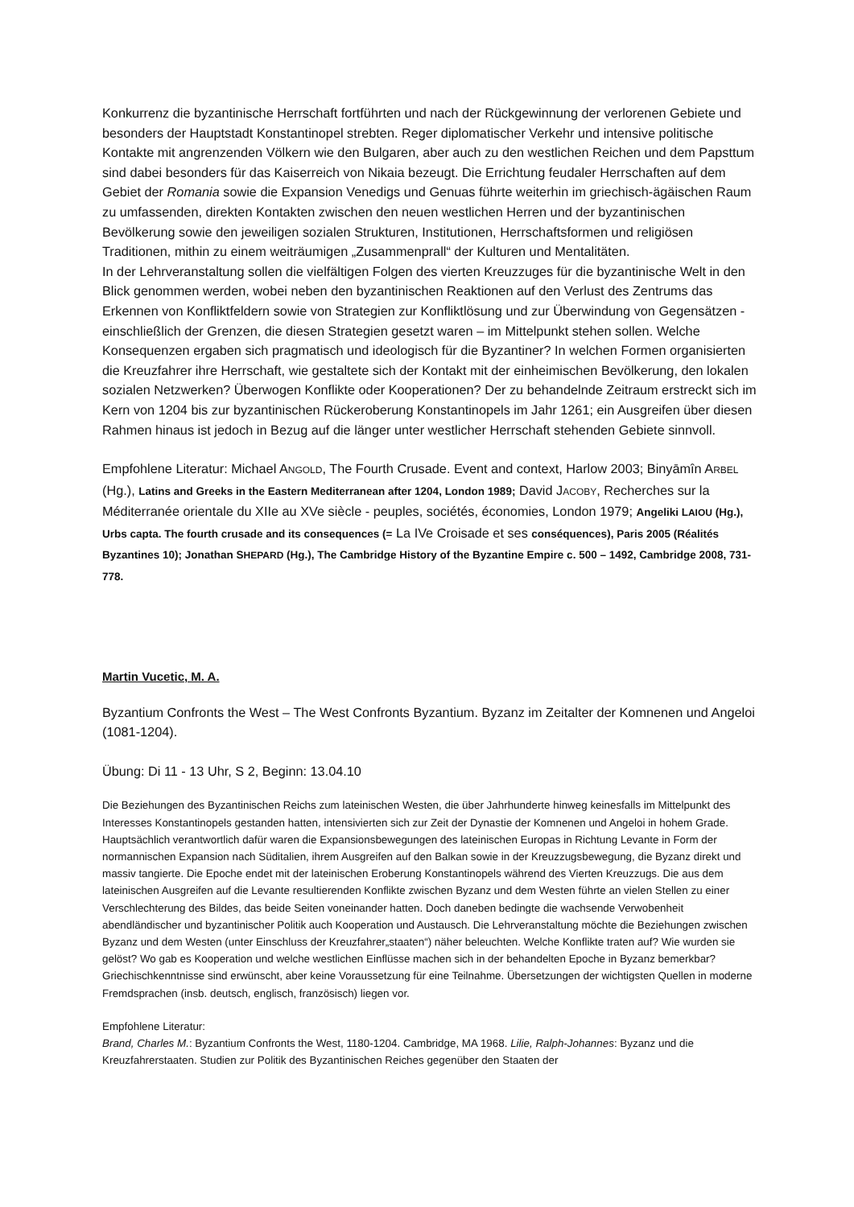Konkurrenz die byzantinische Herrschaft fortführten und nach der Rückgewinnung der verlorenen Gebiete und besonders der Hauptstadt Konstantinopel strebten. Reger diplomatischer Verkehr und intensive politische Kontakte mit angrenzenden Völkern wie den Bulgaren, aber auch zu den westlichen Reichen und dem Papsttum sind dabei besonders für das Kaiserreich von Nikaia bezeugt. Die Errichtung feudaler Herrschaften auf dem Gebiet der Romania sowie die Expansion Venedigs und Genuas führte weiterhin im griechisch-ägäischen Raum zu umfassenden, direkten Kontakten zwischen den neuen westlichen Herren und der byzantinischen Bevölkerung sowie den jeweiligen sozialen Strukturen, Institutionen, Herrschaftsformen und religiösen Traditionen, mithin zu einem weiträumigen „Zusammenprall“ der Kulturen und Mentalitäten.
In der Lehrveranstaltung sollen die vielfältigen Folgen des vierten Kreuzzuges für die byzantinische Welt in den Blick genommen werden, wobei neben den byzantinischen Reaktionen auf den Verlust des Zentrums das Erkennen von Konfliktfeldern sowie von Strategien zur Konfliktlösung und zur Überwindung von Gegensätzen - einschließlich der Grenzen, die diesen Strategien gesetzt waren – im Mittelpunkt stehen sollen. Welche Konsequenzen ergaben sich pragmatisch und ideologisch für die Byzantiner? In welchen Formen organisierten die Kreuzfahrer ihre Herrschaft, wie gestaltete sich der Kontakt mit der einheimischen Bevölkerung, den lokalen sozialen Netzwerken? Überwogen Konflikte oder Kooperationen? Der zu behandelnde Zeitraum erstreckt sich im Kern von 1204 bis zur byzantinischen Rückeroberung Konstantinopels im Jahr 1261; ein Ausgreifen über diesen Rahmen hinaus ist jedoch in Bezug auf die länger unter westlicher Herrschaft stehenden Gebiete sinnvoll.
Empfohlene Literatur: Michael ANGOLD, The Fourth Crusade. Event and context, Harlow 2003; Binyāmîn ARBEL (Hg.), Latins and Greeks in the Eastern Mediterranean after 1204, London 1989; David JACOBY, Recherches sur la Méditerranée orientale du XIIe au XVe siècle - peuples, sociétés, économies, London 1979; Angeliki LAIOU (Hg.), Urbs capta. The fourth crusade and its consequences (= La IVe Croisade et ses conséquences), Paris 2005 (Réalités Byzantines 10); Jonathan SHEPARD (Hg.), The Cambridge History of the Byzantine Empire c. 500 – 1492, Cambridge 2008, 731-778.
Martin Vucetic, M. A.
Byzantium Confronts the West – The West Confronts Byzantium. Byzanz im Zeitalter der Komnenen und Angeloi (1081-1204).
Übung: Di 11 - 13 Uhr, S 2, Beginn: 13.04.10
Die Beziehungen des Byzantinischen Reichs zum lateinischen Westen, die über Jahrhunderte hinweg keinesfalls im Mittelpunkt des Interesses Konstantinopels gestanden hatten, intensivierten sich zur Zeit der Dynastie der Komnenen und Angeloi in hohem Grade. Hauptsächlich verantwortlich dafür waren die Expansionsbewegungen des lateinischen Europas in Richtung Levante in Form der normannischen Expansion nach Süditalien, ihrem Ausgreifen auf den Balkan sowie in der Kreuzzugsbewegung, die Byzanz direkt und massiv tangierte. Die Epoche endet mit der lateinischen Eroberung Konstantinopels während des Vierten Kreuzzugs. Die aus dem lateinischen Ausgreifen auf die Levante resultierenden Konflikte zwischen Byzanz und dem Westen führte an vielen Stellen zu einer Verschlechterung des Bildes, das beide Seiten voneinander hatten. Doch daneben bedingte die wachsende Verwobenheit abendländischer und byzantinischer Politik auch Kooperation und Austausch. Die Lehrveranstaltung möchte die Beziehungen zwischen Byzanz und dem Westen (unter Einschluss der Kreuzfahrer„staaten“) näher beleuchten. Welche Konflikte traten auf? Wie wurden sie gelöst? Wo gab es Kooperation und welche westlichen Einflüsse machen sich in der behandelten Epoche in Byzanz bemerkbar?
Griechischkenntnisse sind erwünscht, aber keine Voraussetzung für eine Teilnahme. Übersetzungen der wichtigsten Quellen in moderne Fremdsprachen (insb. deutsch, englisch, französisch) liegen vor.
Empfohlene Literatur:
Brand, Charles M.: Byzantium Confronts the West, 1180-1204. Cambridge, MA 1968. Lilie, Ralph-Johannes: Byzanz und die Kreuzfahrerstaaten. Studien zur Politik des Byzantinischen Reiches gegenüber den Staaten der